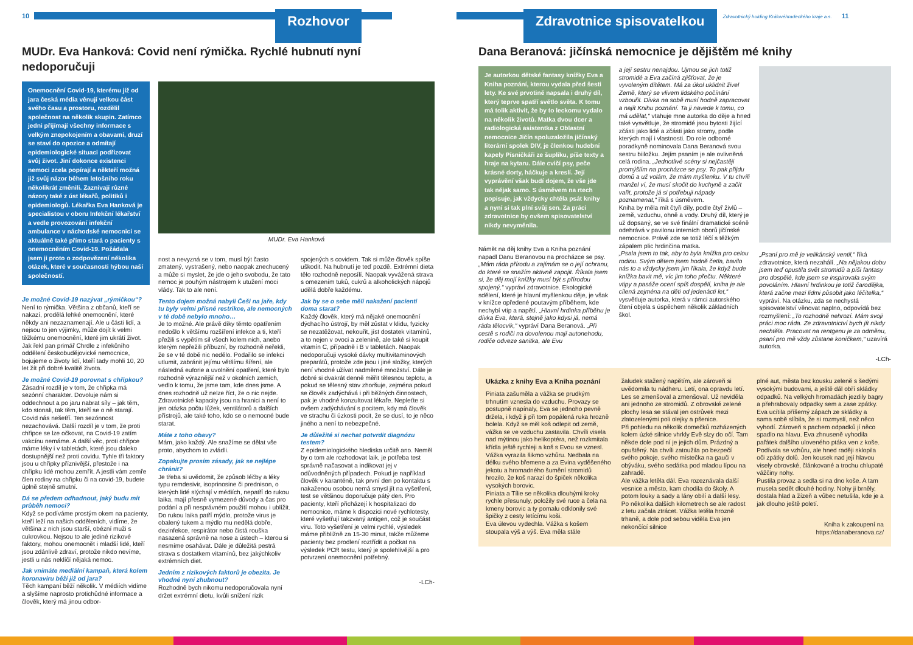10
Rozhovor
Zdravotnice spisovatelkou
Zdravotnický holding Královéhradeckého kraje a.s.
11
MUDr. Eva Hanková: Covid není rýmička. Rychlé hubnutí nyní nedoporučuji
Onemocnění Covid-19, kterému již od jara česká média věnují velkou část svého času a prostoru, rozdělil společnost na několik skupin. Zatímco jedni přijímají všechny informace s velkým znepokojením a obavami, druzí se staví do opozice a odmítají epidemiologické situaci podřizovat svůj život. Jiní dokonce existenci nemoci zcela popírají a někteří možná již svůj názor během letošního roku několikrát změnili. Zaznívají různé názory také z úst lékařů, politiků i epidemiologů. Lékařka Eva Hanková je specialistou v oboru Infekční lékařství a vedle provozování infekční ambulance v náchodské nemocnici se aktuálně také přímo stará o pacienty s onemocněním Covid-19. Požádala jsem ji proto o zodpovězení několika otázek, které v současnosti hýbou naší společností.
Je možné Covid-19 nazývat „rýmičkou“?
Není to rýmička. Většina z občanů, kteří se nakazí, prodělá lehké onemocnění, které někdy ani nezaznamenají. Ale u části lidí, a nejsou to jen výjimky, může dojít k velmi těžkému onemocnění, které jim ukrátí život. Jak řekl pan primář Chrdle z infekčního oddělení českobudějovické nemocnice, bojujeme o životy lidí, kteří tady mohli 10, 20 let žít při dobré kvalitě života.
Je možné Covid-19 porovnat s chřipkou?
Zásadní rozdíl je v tom, že chřipka má sezónní charakter. Dovoluje nám si oddechnout a po jaru nabrat síly – jak těm, kdo stonali, tak těm, kteří se o ně starají. Covid nás nešetří. Ten sezónnost nezachovává. Další rozdíl je v tom, že proti chřipce se lze očkovat, na Covid-19 zatím vakcínu nemáme. A další věc, proti chřipce máme léky i v tabletách, které jsou daleko dostupnější než proti covidu. Tyhle tři faktory jsou u chřipky příznivější, přestože i na chřipku lidé mohou zemřít. A jestli vám zemře člen rodiny na chřipku či na covid-19, budete úplně stejně smutní.
Dá se předem odhadnout, jaký budu mít průběh nemoci?
Když se podíváme prostým okem na pacienty, kteří leží na našich odděleních, vidíme, že většina z nich jsou starší, obézní muži s cukrovkou. Nejsou to ale jediné rizikové faktory, mohou onemocnět i mladší lidé, kteří jsou zdánlivě zdraví, protože nikdo nevíme, jestli u nás neklíčí nějaká nemoc.
Jak vnímáte mediální kampaň, která kolem koronaviru běží již od jara?
Těch kampaní běží několik. V médiích vidíme a slyšíme naprosto protichůdné informace a člověk, který má jinou odbor-
MUDr. Eva Hanková
nost a nevyzná se v tom, musí být často zmatený, vystrašený, nebo naopak znechucený a může si myslet, že jde o jeho svobodu, že tato nemoc je pouhým nástrojem k utužení moci vlády. Tak to ale není.
Tento dojem možná nabyli Češi na jaře, kdy tu byly velmi přísné restrikce, ale nemocných v té době nebylo mnoho…
Je to možné. Ale právě díky těmto opatřením nedošlo k většímu rozšíření infekce a ti, kteří přežili s vypětím sil všech kolem nich, anebo kterým nepřežili příbuzní, by rozhodně neřekli, že se v té době nic nedělo. Podařilo se infekci utlumit, zabránit jejímu většímu šíření, ale následná euforie a uvolnění opatření, které bylo rozhodně výraznější než v okolních zemích, vedlo k tomu, že jsme tam, kde dnes jsme. A dnes rozhodně už nelze říct, že o nic nejde. Zdravotnické kapacity jsou na hranici a není to jen otázka počtu lůžek, ventilátorů a dalších přístrojů, ale také toho, kdo se o nemocné bude starat.
Máte z toho obavy?
Mám, jako každý. Ale snažíme se dělat vše proto, abychom to zvládli.
Zopakujte prosím zásady, jak se nejlépe chránit?
Je třeba si uvědomit, že způsob léčby a léky typu remdesivir, isoprinosine či prednison, o kterých lidé slýchají v médiích, nepatří do rukou laika, mají přesně vymezené důvody a čas pro podání a při nesprávném použití mohou i ublížit. Do rukou laika patří mýdlo, protože virus je obalený tukem a mýdlo mu nedělá dobře, dezinfekce, respirátor nebo čistá rouška nasazená správně na nose a ústech – kterou si nesmíme osahávat. Dále je důležitá pestrá strava s dostatkem vitamínů, bez jakýchkoliv extrémních diet.
Jedním z rizikových faktorů je obezita. Je vhodné nyní zhubnout?
Rozhodně bych nikomu nedoporučovala nyní držet extrémní dietu, kvůli snížení rizik
spojených s covidem. Tak si může člověk spíše uškodit. Na hubnutí je teď pozdě. Extrémní dieta tělo rozhodně neposílí. Naopak vyvážená strava s omezením tuků, cukrů a alkoholických nápojů udělá dobře každému.
Jak by se o sebe měli nakažení pacienti doma starat?
Každý člověk, který má nějaké onemocnění dýchacího ústrojí, by měl zůstat v klidu, fyzicky se nezatěžovat, nekouřit, jíst dostatek vitamínů, a to nejen v ovoci a zelenině, ale také si koupit vitamín C, případně i B v tabletách. Naopak nedoporučuji vysoké dávky multivitaminových preparátů, protože zde jsou i jiné složky, kterých není vhodné užívat nadměrné množství. Dále je dobré si dvakrát denně měřit tělesnou teplotu, a pokud se tělesný stav zhoršuje, zejména pokud se člověk zadýchává i při běžných činnostech, pak je vhodné konzultovat lékaře. Nepleťte si ovšem zadýchávání s pocitem, kdy má člověk ve strachu či úzkosti pocit, že se dusí, to je něco jiného a není to nebezpečné.
Je důležité si nechat potvrdit diagnózu testem?
Z epidemiologického hlediska určitě ano. Neměl by o tom ale rozhodovat laik, je potřeba test správně načasovat a indikovat jej v odůvodněných případech. Pokud je například člověk v karanténě, tak první den po kontaktu s nakaženou osobou nemá smysl jít na vyšetření, test se většinou doporučuje pátý den. Pro pacienty, kteří přicházejí k hospitalizaci do nemocnice, máme k dispozici nové rychlotesty, které vyšetřují takzvaný antigen, což je součást viru. Toto vyšetření je velmi rychlé, výsledek máme přibližně za 15-30 minut, takže můžeme pacienty bez prodlení roztřídit a počkat na výsledek PCR testu, který je spolehlivější a pro potvrzení onemocnění potřebný.
-LCh-
Dana Beranová: jičínská nemocnice je dějištěm mé knihy
Je autorkou dětské fantasy knížky Eva a Kniha poznání, kterou vydala před šesti lety. Ke své prvotině napsala i druhý díl, který teprve spatří světlo světa. K tomu má tolik aktivit, že by to leckomu vydalo na několik životů. Matka dvou dcer a radiologická asistentka z Oblastní nemocnice Jičín spoluzaložila jičínský literární spolek DIV, je členkou hudební kapely Písničkáři ze šuplíku, píše texty a hraje na kytaru. Dále cvičí psy, peče krásné dorty, háčkuje a kreslí. Její vyprávění však budí dojem, že vše jde tak nějak samo. S úsměvem na rtech popisuje, jak vždycky chtěla psát knihy a nyní si tak plní svůj sen. Za práci zdravotnice by ovšem spisovatelství nikdy nevyměnila.
Námět na děj knihy Eva a Kniha poznání napadl Danu Beranovou na procházce se psy. „Mám ráda přírodu a zajímám se o její ochranu, do které se snažím aktivně zapojit. Říkala jsem si, že děj mojí knížky musí být s přírodou spojený,“ vypráví zdravotnice. Ekologické sdělení, které je hlavní myšlenkou děje, je však v knížce opředené poutavým příběhem, kde nechybí vtip a napětí. „Hlavní hrdinka příběhu je dívka Eva, která, stejně jako kdysi já, nemá ráda tělocvik,“ vypráví Dana Beranová. „Při cestě s rodiči na dovolenou mají autonehodu, rodiče odveze sanitka, ale Evu
a její sestru nenajdou. Ujmou se jich totiž stromidé a Eva začíná zjišťovat, že je vyvoleným dítětem. Má za úkol uklidnit živel Země, který se vlivem lidského počínání vzbouřil. Dívka na sobě musí hodně zapracovat a najít Knihu poznání. Ta ji navede k tomu, co má udělat,“ vtahuje mne autorka do děje a hned také vysvětluje, že stromidé jsou bytosti žijící zčásti jako lidé a zčásti jako stromy, podle kterých mají i vlastnosti. Do role odborné poradkyně nominovala Dana Beranová svou sestru biiložku. Jejím psaním je ale ovlivněná celá rodina. „Jednotlivé scény si nejčastěji promýšlím na procházce se psy. To pak přijdu domů a už volám, že mám myšlenku. V tu chvíli manžel ví, že musí skočit do kuchyně a začít vařit, protože já si potřebuji nápady poznamenat,“ říká s úsměvem.
Kniha by měla mít čtyři díly, podle čtyř živlů – země, vzduchu, ohně a vody. Druhý díl, který je už dopsaný, se ve své finální dramatické scéně odehrává v pavilonu interních oborů jičínské nemocnice. Právě zde se totiž léčí s těžkým zápalem plic hrdinčina matka.
„Psala jsem to tak, aby to byla knížka pro celou rodinu. Svým dětem jsem hodně četla, bavilo nás to a vždycky jsem jim říkala, že když bude knížka bavit mě, víc jim toho přečtu. Některé vtipy a pasáže ocení spíš dospělí, kniha je ale cílená zejména na děti od jedenácti let,“ vysvětluje autorka, která v rámci autorského čtení objela s úspěchem několik základních škol.
„Psaní pro mě je velikánský ventil,“ říká zdravotnice, která nezahálí. „Na nějakou dobu jsem teď opustila svět stromidů a píši fantasy pro dospělé, kde jsem se inspirovala svým povoláním. Hlavní hrdinkou je totiž čarodějka, která začne mezi lidmi působit jako léčitelka,“ vypráví. Na otázku, zda se nechystá spisovatelství věnovat naplno, odpovídá bez rozmyšlení: „To rozhodně nehrozí. Mám svoji práci moc ráda. Ze zdravotnictví bych jít nikdy nechtěla. Pracovat na rentgenu je za odměnu, psaní pro mě vždy zůstane koníčkem,“ uzavírá autorka.
-LCh-
Ukázka z knihy Eva a Kniha poznání
Piniata zašuměla a vážka se prudkým trhnutím vznesla do vzduchu. Provazy se postupně napínaly, Eva se jednoho pevně držela, i když ji při tom popálená ruka hrozně bolela. Když se měl koš odlepit od země, vážka se ve vzduchu zastavila. Chvíli visela nad mýtinou jako helikoptéra, než rozkmitala křídla ještě rychleji a koš s Evou se vznesl. Vážka vyrazila šikmo vzhůru. Nedbala na délku svého břemene a za Evina vyděšeného jekotu a hromadného šumění stromidů hrozilo, že koš narazí do špiček několika vysokých borovic.
Piniata a Tílie se několika dlouhými kroky rychle přesunuly, položily své ruce a čela na kmeny borovic a ty pomalu odklonily své špičky z cesty letícímu koši.
Eva úlevou vydechla. Vážka s košem stoupala výš a výš. Eva měla stále
žaludek stažený napětím, ale zároveň si uvědomila tu nádheru. Letí, ona opravdu letí. Les se zmenšoval a zmenšoval. Už neviděla ani jednoho ze stromidů. Z obrovské zelené plochy lesa se stával jen ostrůvek mezi zlatozelenými poli olejky a pšenice.
Při pohledu na několik domečků rozházených kolem úzké silnice vhrkly Evě slzy do očí. Tam někde dole pod ní je jejich dům. Prázdný a opuštěný. Na chvíli zatoužila po bezpečí svého pokoje, svého místečka na gauči v obýváku, svého sedátka pod mladou lípou na zahradě.
Ale vážka letěla dál. Eva rozeznávala další vesnice a město, kam chodila do školy. A potom louky a sady a lány obilí a další lesy.
Po několika dalších kilometrech se ale radost z letu začala ztrácet. Vážka letěla hrozně trhaně, a dole pod sebou viděla Eva jen nekončící silnice
plné aut, města bez kousku zeleně s šedými vysokými budovami, a ještě dál obří skládky odpadků. Na velkých hromadách jezdily bagry a přehrabovaly odpadky sem a zase zpátky. Eva ucítila příšerný zápach ze skládky a sama sobě slíbila, že si rozmyslí, než něco vyhodí. Zároveň s pachem odpadků jí něco spadlo na hlavu. Eva zhnuseně vyhodila pařátek dalšího uloveného ptáka ven z koše. Podívala se vzhůru, ale hned raději sklopila oči zpátky dolů. Jen kousek nad její hlavou visely obrovské, článkované a trochu chlupaté vážčiny nohy.
Pustila provaz a sedla si na dno koše. A tam musela sedět dlouhé hodiny. Nohy ji brněly, dostala hlad a žízeň a vůbec netušila, kde je a jak dlouho ještě poletí.
Kniha k zakoupení na
https://danaberanova.cz/